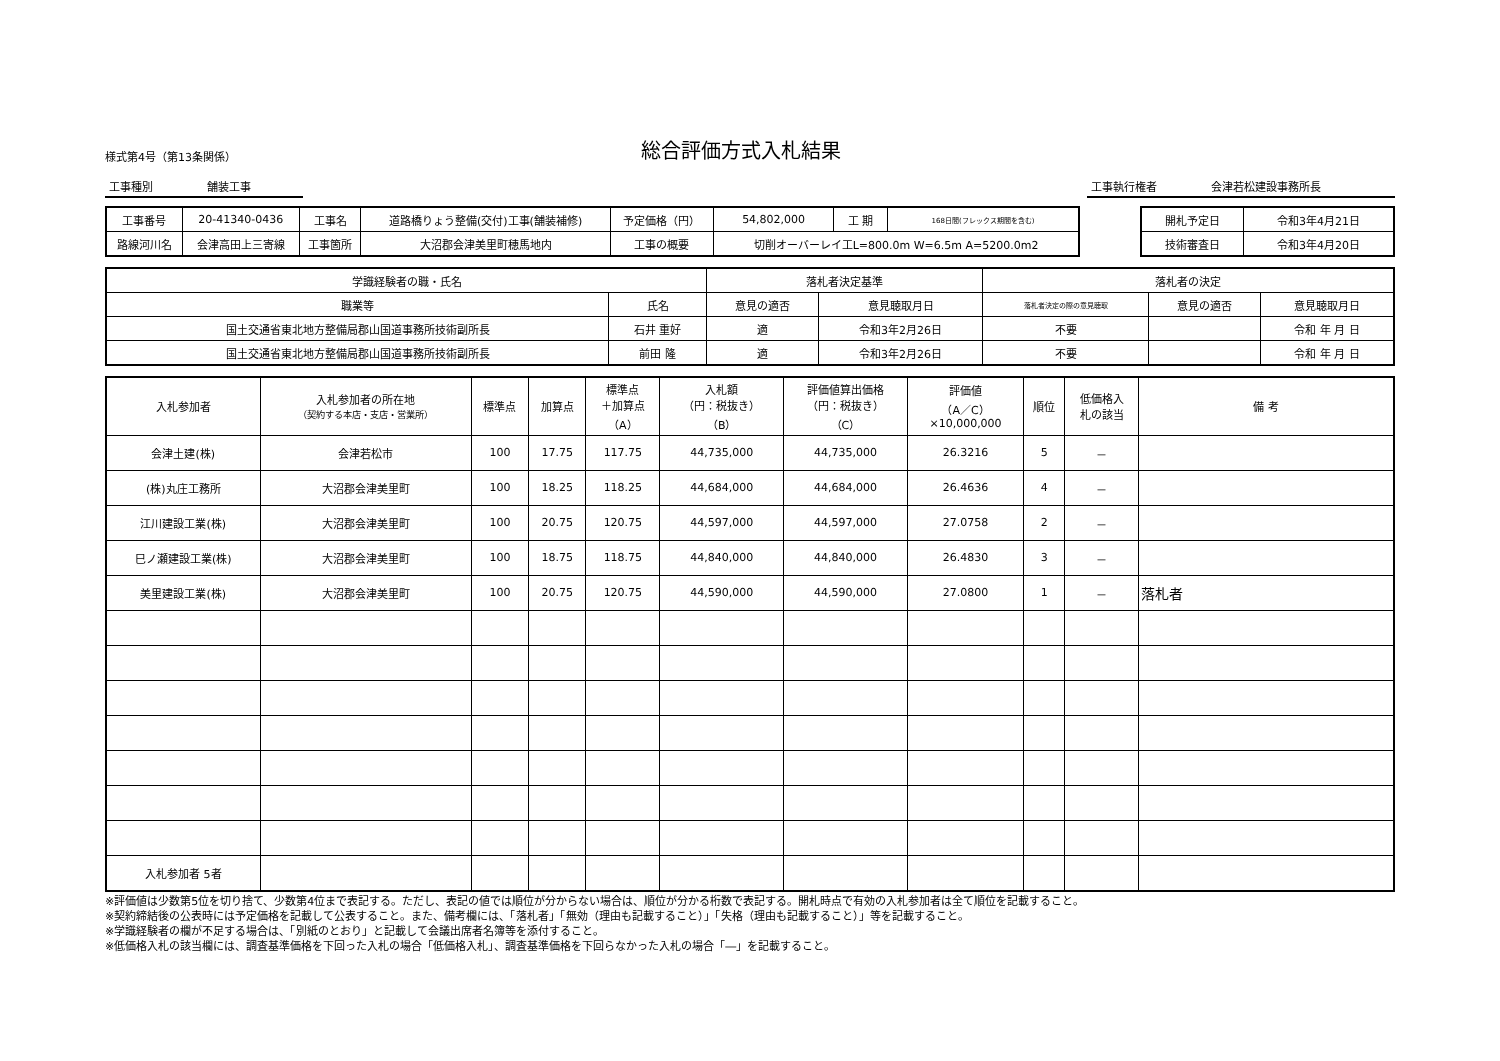様式第4号（第13条関係）
総合評価方式入札結果
工事種別 舗装工事 工事執行権者 会津若松建設事務所長
| 工事番号 | 20-41340-0436 | 工事名 | 道路橋りょう整備(交付)工事(舗装補修) | 予定価格（円） | 54,802,000 | 工 期 | 168日間(フレックス期間を含む) |
| 路線河川名 | 会津高田上三寄線 | 工事箇所 | 大沼郡会津美里町穂馬地内 | 工事の概要 | 切削オーバーレイ工L=800.0m W=6.5m A=5200.0m2 | | |
| 開札予定日 | 令和3年4月21日 |
| 技術審査日 | 令和3年4月20日 |
| 学識経験者の職・氏名 | | 落札者決定基準 | | 落札者の決定 | | |
| 職業等 | 氏名 | 意見の適否 | 意見聴取月日 | 落札者決定の際の意見聴取 | 意見の適否 | 意見聴取月日 |
| 国土交通省東北地方整備局郡山国道事務所技術副所長 | 石井 重好 | 適 | 令和3年2月26日 | 不要 | | 令和 年 月 日 |
| 国土交通省東北地方整備局郡山国道事務所技術副所長 | 前田 隆 | 適 | 令和3年2月26日 | 不要 | | 令和 年 月 日 |
| 入札参加者 | 入札参加者の所在地 （契約する本店・支店・営業所） | 標準点 | 加算点 | 標準点 ＋加算点 （A） | 入札額 （円：税抜き） （B） | 評価値算出価格 （円：税抜き） （C） | 評価値 （A／C） ×10,000,000 | 順位 | 低価格入 札の該当 | 備 考 |
| --- | --- | --- | --- | --- | --- | --- | --- | --- | --- | --- |
| 会津土建(株) | 会津若松市 | 100 | 17.75 | 117.75 | 44,735,000 | 44,735,000 | 26.3216 | 5 | － | |
| (株)丸庄工務所 | 大沼郡会津美里町 | 100 | 18.25 | 118.25 | 44,684,000 | 44,684,000 | 26.4636 | 4 | － | |
| 江川建設工業(株) | 大沼郡会津美里町 | 100 | 20.75 | 120.75 | 44,597,000 | 44,597,000 | 27.0758 | 2 | － | |
| 巳ノ瀬建設工業(株) | 大沼郡会津美里町 | 100 | 18.75 | 118.75 | 44,840,000 | 44,840,000 | 26.4830 | 3 | － | |
| 美里建設工業(株) | 大沼郡会津美里町 | 100 | 20.75 | 120.75 | 44,590,000 | 44,590,000 | 27.0800 | 1 | － | 落札者 |
| 入札参加者 5者 | | | | | | | | | | |
※評価値は少数第5位を切り捨て、少数第4位まで表記する。ただし、表記の値では順位が分からない場合は、順位が分かる桁数で表記する。開札時点で有効の入札参加者は全て順位を記載すること。
※契約締結後の公表時には予定価格を記載して公表すること。また、備考欄には、「落札者」「無効（理由も記載すること）」「失格（理由も記載すること）」等を記載すること。
※学識経験者の欄が不足する場合は、「別紙のとおり」と記載して会議出席者名簿等を添付すること。
※低価格入札の該当欄には、調査基準価格を下回った入札の場合「低価格入札」、調査基準価格を下回らなかった入札の場合「―」を記載すること。